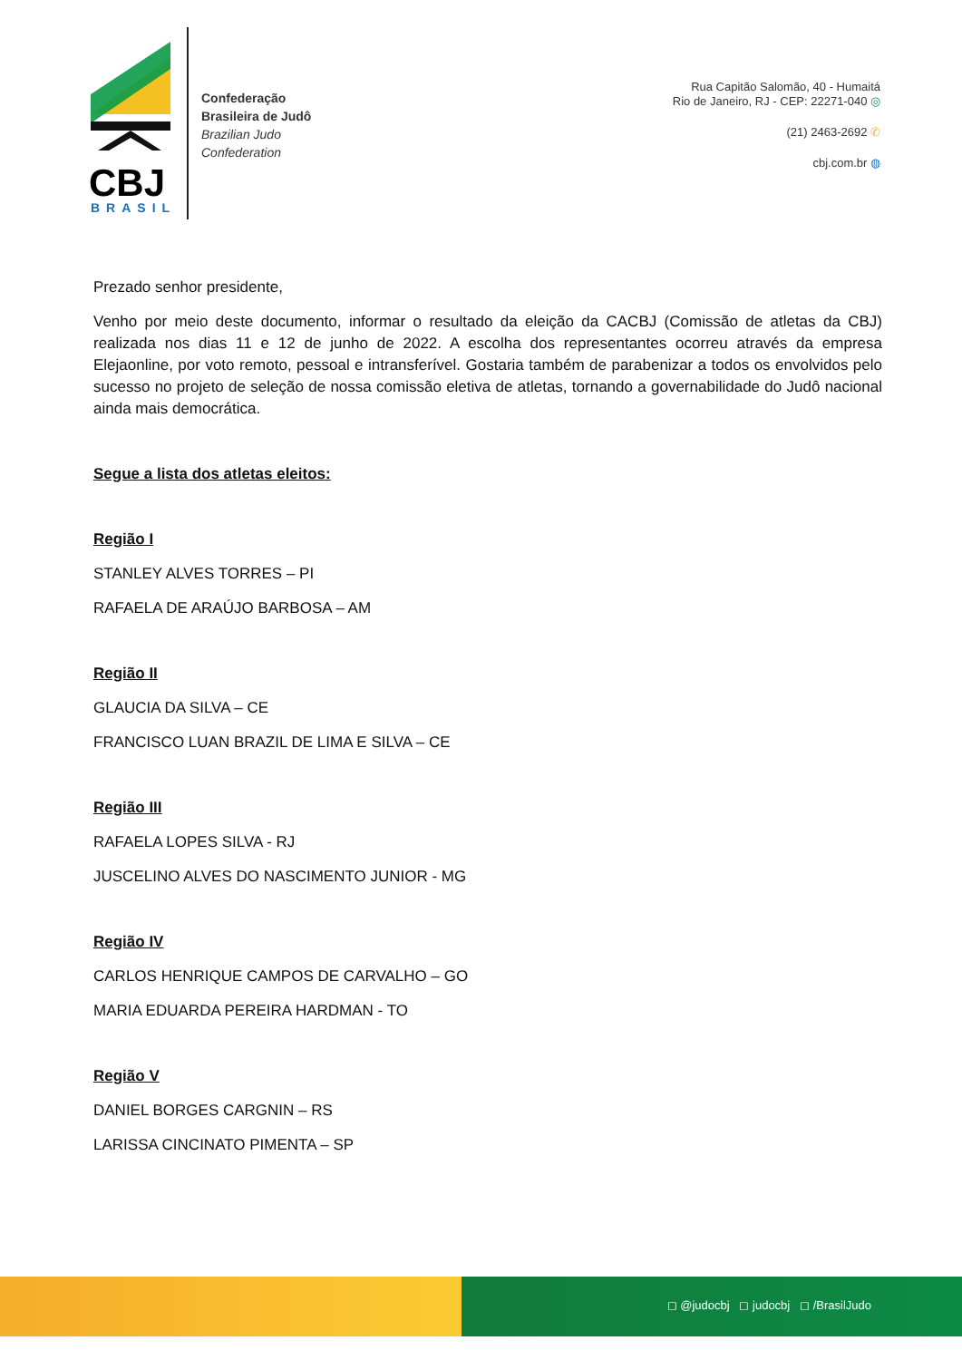CBJ
BRASIL
Confederação
Brasileira de Judô
Brazilian Judo
Confederation
Rua Capitão Salomão, 40 - Humaitá
Rio de Janeiro, RJ - CEP: 22271-040 ◎
(21) 2463-2692 ✆
cbj.com.br ◍
Prezado senhor presidente,
Venho por meio deste documento, informar o resultado da eleição da CACBJ (Comissão de atletas da CBJ) realizada nos dias 11 e 12 de junho de 2022. A escolha dos representantes ocorreu através da empresa Elejaonline, por voto remoto, pessoal e intransferível. Gostaria também de parabenizar a todos os envolvidos pelo sucesso no projeto de seleção de nossa comissão eletiva de atletas, tornando a governabilidade do Judô nacional ainda mais democrática.
Segue a lista dos atletas eleitos:
Região I
STANLEY ALVES TORRES – PI
RAFAELA DE ARAÚJO BARBOSA – AM
Região II
GLAUCIA DA SILVA – CE
FRANCISCO LUAN BRAZIL DE LIMA E SILVA – CE
Região III
RAFAELA LOPES SILVA - RJ
JUSCELINO ALVES DO NASCIMENTO JUNIOR - MG
Região IV
CARLOS HENRIQUE CAMPOS DE CARVALHO – GO
MARIA EDUARDA PEREIRA HARDMAN - TO
Região V
DANIEL BORGES CARGNIN – RS
LARISSA CINCINATO PIMENTA – SP
◻ @judocbj ◻ judocbj ◻ /BrasilJudo